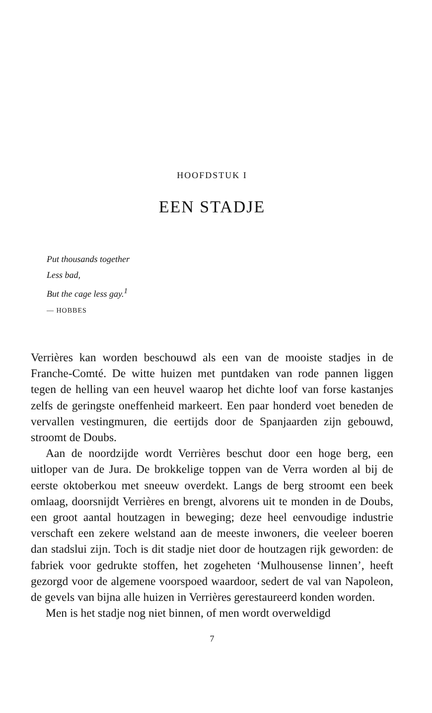HOOFDSTUK I
EEN STADJE
Put thousands together
Less bad,
But the cage less gay.<sup>1</sup>
— HOBBES
Verrières kan worden beschouwd als een van de mooiste stadjes in de Franche-Comté. De witte huizen met puntdaken van rode pannen liggen tegen de helling van een heuvel waarop het dichte loof van forse kastanjes zelfs de geringste oneffenheid markeert. Een paar honderd voet beneden de vervallen vestingmuren, die eertijds door de Spanjaarden zijn gebouwd, stroomt de Doubs.
Aan de noordzijde wordt Verrières beschut door een hoge berg, een uitloper van de Jura. De brokkelige toppen van de Verra worden al bij de eerste oktoberkou met sneeuw overdekt. Langs de berg stroomt een beek omlaag, doorsnijdt Verrières en brengt, alvorens uit te monden in de Doubs, een groot aantal houtzagen in beweging; deze heel eenvoudige industrie verschaft een zekere welstand aan de meeste inwoners, die veeleer boeren dan stadslui zijn. Toch is dit stadje niet door de houtzagen rijk geworden: de fabriek voor gedrukte stoffen, het zogeheten ‘Mulhousense linnen’, heeft gezorgd voor de algemene voorspoed waardoor, sedert de val van Napoleon, de gevels van bijna alle huizen in Verrières gerestaureerd konden worden.
Men is het stadje nog niet binnen, of men wordt overweldigd
7